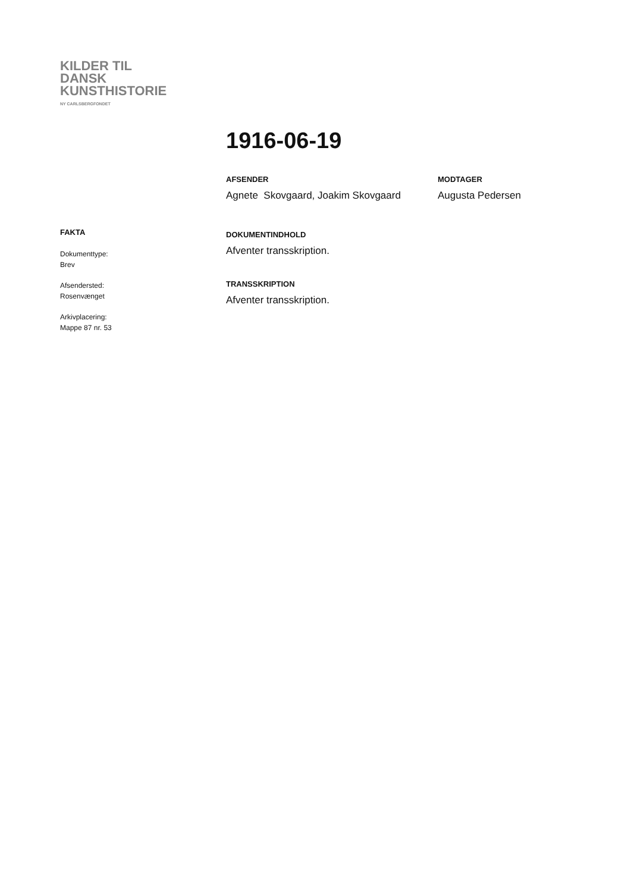KILDER TIL
DANSK
KUNSTHISTORIE
NY CARLSBERGFONDET
1916-06-19
AFSENDER
Agnete Skovgaard, Joakim Skovgaard
MODTAGER
Augusta Pedersen
DOKUMENTINDHOLD
Afventer transskription.
TRANSSKRIPTION
Afventer transskription.
FAKTA
Dokumenttype:
Brev
Afsendersted:
Rosenvænget
Arkivplacering:
Mappe 87 nr. 53